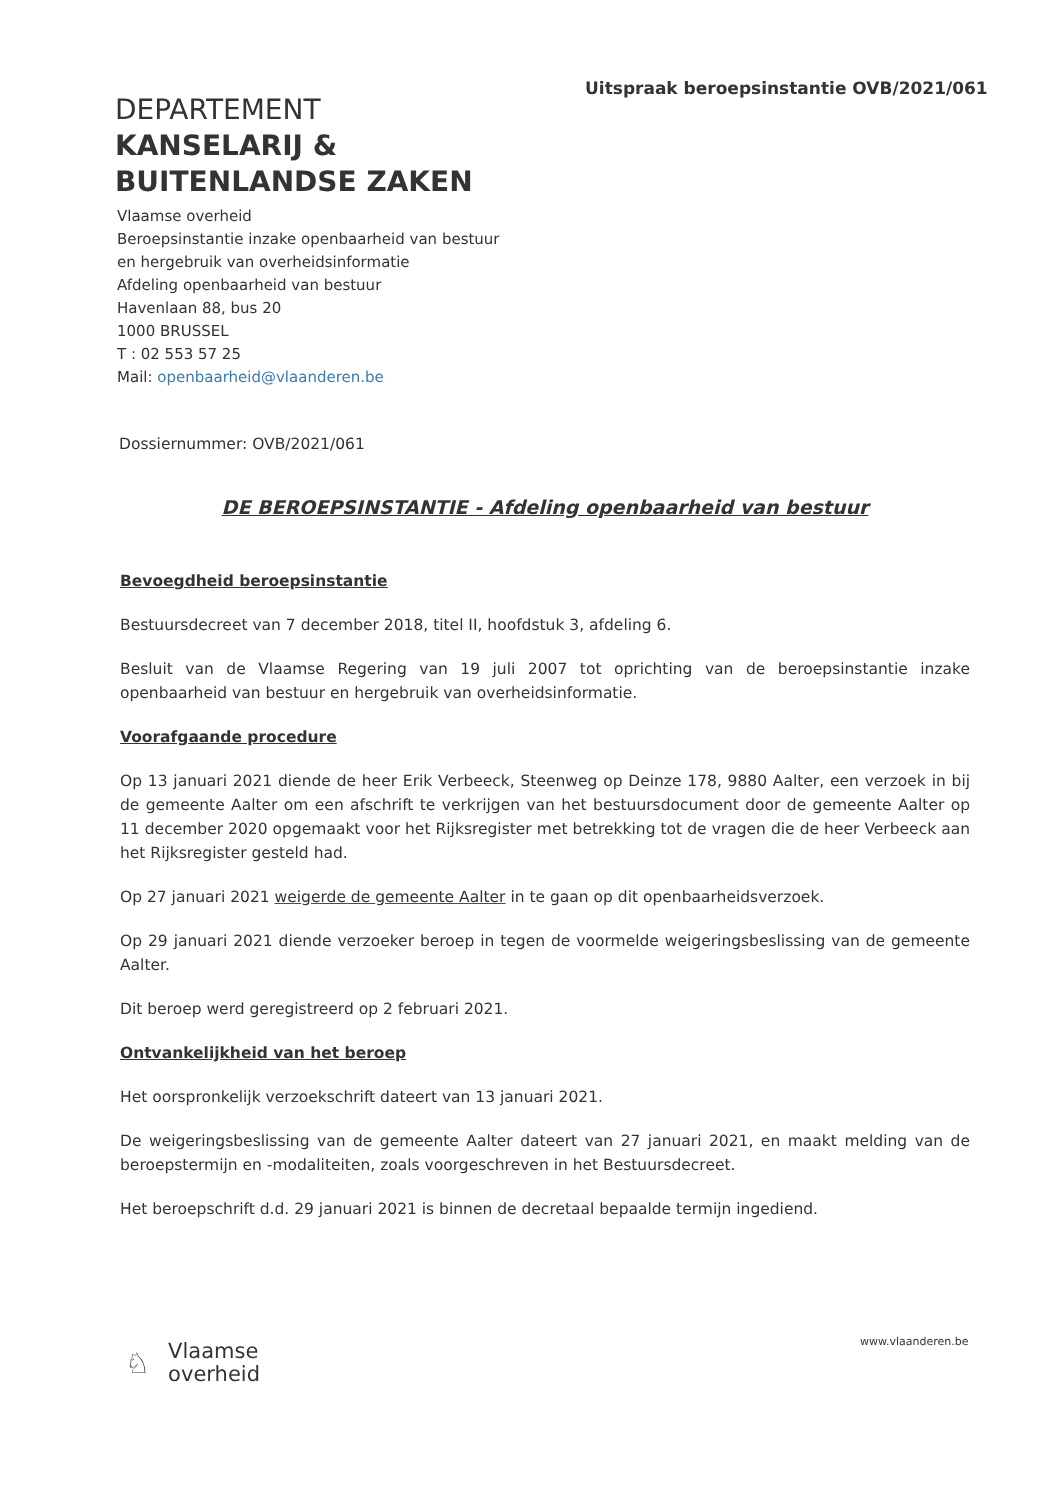Uitspraak beroepsinstantie OVB/2021/061
DEPARTEMENT
KANSELARIJ &
BUITENLANDSE ZAKEN
Vlaamse overheid
Beroepsinstantie inzake openbaarheid van bestuur
en hergebruik van overheidsinformatie
Afdeling openbaarheid van bestuur
Havenlaan 88, bus 20
1000 BRUSSEL
T : 02 553 57 25
Mail: openbaarheid@vlaanderen.be
Dossiernummer: OVB/2021/061
DE BEROEPSINSTANTIE - Afdeling openbaarheid van bestuur
Bevoegdheid beroepsinstantie
Bestuursdecreet van 7 december 2018, titel II, hoofdstuk 3, afdeling 6.
Besluit van de Vlaamse Regering van 19 juli 2007 tot oprichting van de beroepsinstantie inzake openbaarheid van bestuur en hergebruik van overheidsinformatie.
Voorafgaande procedure
Op 13 januari 2021 diende de heer Erik Verbeeck, Steenweg op Deinze 178, 9880 Aalter, een verzoek in bij de gemeente Aalter om een afschrift te verkrijgen van het bestuursdocument door de gemeente Aalter op 11 december 2020 opgemaakt voor het Rijksregister met betrekking tot de vragen die de heer Verbeeck aan het Rijksregister gesteld had.
Op 27 januari 2021 weigerde de gemeente Aalter in te gaan op dit openbaarheidsverzoek.
Op 29 januari 2021 diende verzoeker beroep in tegen de voormelde weigeringsbeslissing van de gemeente Aalter.
Dit beroep werd geregistreerd op 2 februari 2021.
Ontvankelijkheid van het beroep
Het oorspronkelijk verzoekschrift dateert van 13 januari 2021.
De weigeringsbeslissing van de gemeente Aalter dateert van 27 januari 2021, en maakt melding van de beroepstermijn en -modaliteiten, zoals voorgeschreven in het Bestuursdecreet.
Het beroepschrift d.d. 29 januari 2021 is binnen de decretaal bepaalde termijn ingediend.
♘
Vlaamse
overheid
www.vlaanderen.be